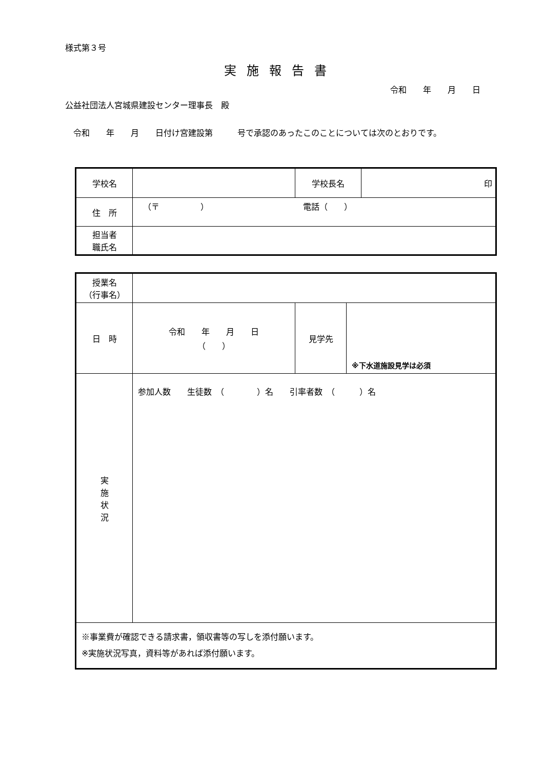様式第３号
実施報告書
令和　　年　　月　　日
公益社団法人宮城県建設センター理事長　殿
　令和　　年　　月　　日付け宮建設第　　　号で承認のあったこのことについては次のとおりです。
| 学校名 | | 学校長名 | 印 |
| 住 所 | （〒 ） 電話（ ） | | |
| 担当者 職氏名 | | | |
| 授業名 （行事名） | | | |
| 日 時 | 令和 年 月 日 （ ） | 見学先 | ※下水道施設見学は必須 |
| 実 施 状 況 | 参加人数 生徒数 （ ）名 引率者数 （ ）名 | | |
| ※事業費が確認できる請求書，領収書等の写しを添付願います。 ※実施状況写真，資料等があれば添付願います。 | | | |